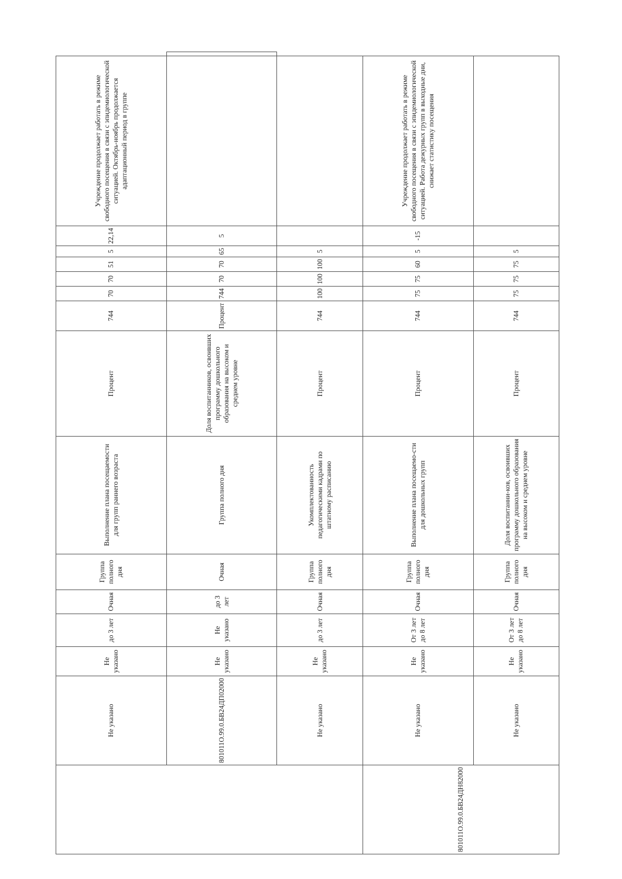| | Не указано | Не указано | до 3 лет | Очная | Группа полного дня | Выполнение плана посещаемости для групп раннего возраста | Процент | 744 | 70 | 70 | 51 | 5 | 22,14 | Учреждение продолжает работать в режиме свободного посещения в связи с эпидемиологической ситуацией. Октябрь-ноябрь продолжается адаптационный период в группе | |
| | 801011О.99.0.БВ24ДП02000 | Не указано | Не указано | до 3 лет | Очная | Группа полного дня | Доля воспитанников, освоивших программу дошкольного образования на высоком и среднем уровне | Процент | 744 | 70 | 70 | 65 | 5 | | |
| | Не указано | Не указано | до 3 лет | Очная | Группа полного дня | Укомплектованность педагогическими кадрами по штатному расписанию | Процент | 744 | 100 | 100 | 100 | 5 | | | |
| 801011О.99.0.БВ24ДН82000 | Не указано | Не указано | От 3 лет до 8 лет | Очная | Группа полного дня | Выполнение плана посещаемо-сти для дошкольных групп | Процент | 744 | 75 | 75 | 60 | 5 | -15 | Учреждение продолжает работать в режиме свободного посещения в связи с эпидемиологической ситуацией. Работа дежурных групп в выходные дни, снижает статистику посещения | |
| | Не указано | Не указано | От 3 лет до 8 лет | Очная | Группа полного дня | Доля воспитанни-ков, освоивших программу дошкольного образования на высоком и среднем уровне | Процент | 744 | 75 | 75 | 75 | 5 | | | |